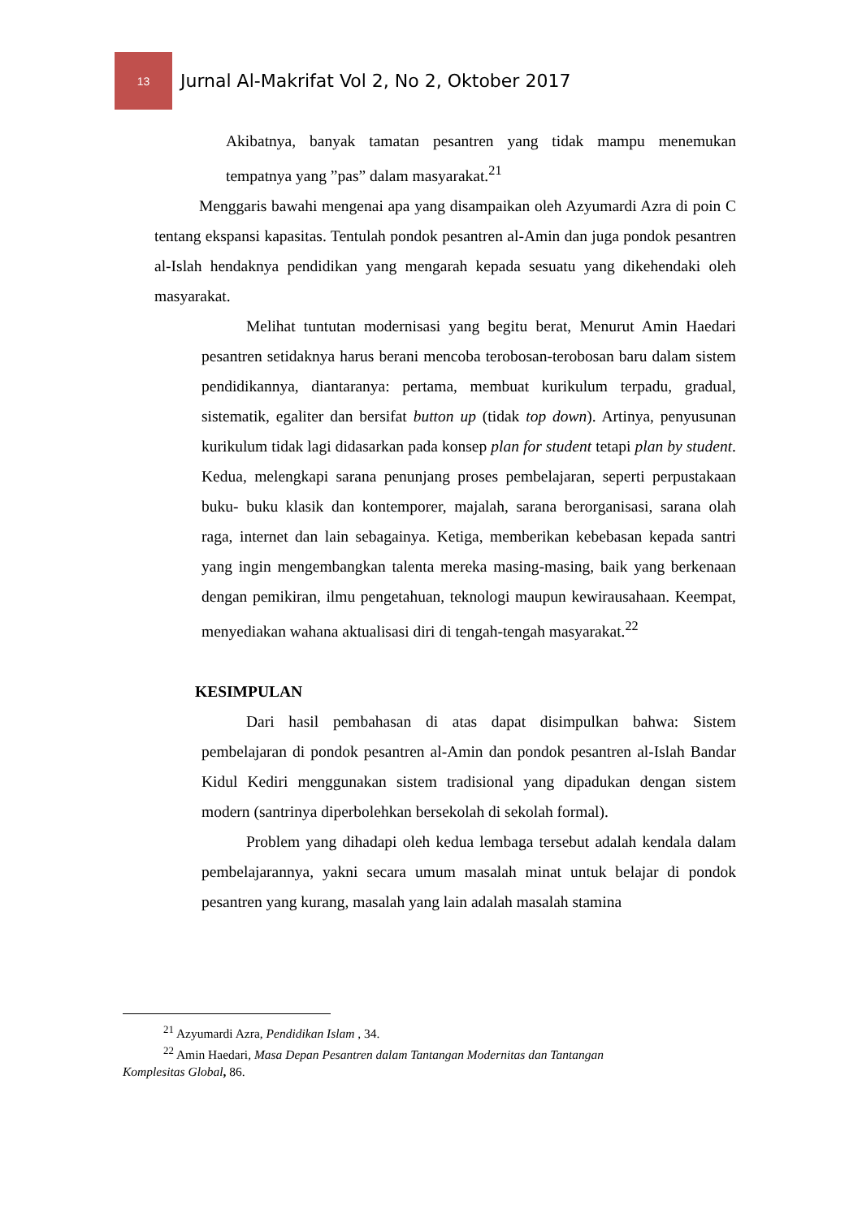13
Jurnal Al-Makrifat Vol 2, No 2, Oktober 2017
Akibatnya, banyak tamatan pesantren yang tidak mampu menemukan tempatnya yang ”pas” dalam masyarakat.<sup>21</sup>
Menggaris bawahi mengenai apa yang disampaikan oleh Azyumardi Azra di poin C tentang ekspansi kapasitas. Tentulah pondok pesantren al-Amin dan juga pondok pesantren al-Islah hendaknya pendidikan yang mengarah kepada sesuatu yang dikehendaki oleh masyarakat.
Melihat tuntutan modernisasi yang begitu berat, Menurut Amin Haedari pesantren setidaknya harus berani mencoba terobosan-terobosan baru dalam sistem pendidikannya, diantaranya: pertama, membuat kurikulum terpadu, gradual, sistematik, egaliter dan bersifat button up (tidak top down). Artinya, penyusunan kurikulum tidak lagi didasarkan pada konsep plan for student tetapi plan by student. Kedua, melengkapi sarana penunjang proses pembelajaran, seperti perpustakaan buku- buku klasik dan kontemporer, majalah, sarana berorganisasi, sarana olah raga, internet dan lain sebagainya. Ketiga, memberikan kebebasan kepada santri yang ingin mengembangkan talenta mereka masing-masing, baik yang berkenaan dengan pemikiran, ilmu pengetahuan, teknologi maupun kewirausahaan. Keempat, menyediakan wahana aktualisasi diri di tengah-tengah masyarakat.<sup>22</sup>
KESIMPULAN
Dari hasil pembahasan di atas dapat disimpulkan bahwa: Sistem pembelajaran di pondok pesantren al-Amin dan pondok pesantren al-Islah Bandar Kidul Kediri menggunakan sistem tradisional yang dipadukan dengan sistem modern (santrinya diperbolehkan bersekolah di sekolah formal).
Problem yang dihadapi oleh kedua lembaga tersebut adalah kendala dalam pembelajarannya, yakni secara umum masalah minat untuk belajar di pondok pesantren yang kurang, masalah yang lain adalah masalah stamina
<sup>21</sup> Azyumardi Azra, Pendidikan Islam , 34.
<sup>22</sup> Amin Haedari, Masa Depan Pesantren dalam Tantangan Modernitas dan Tantangan Komplesitas Global, 86.